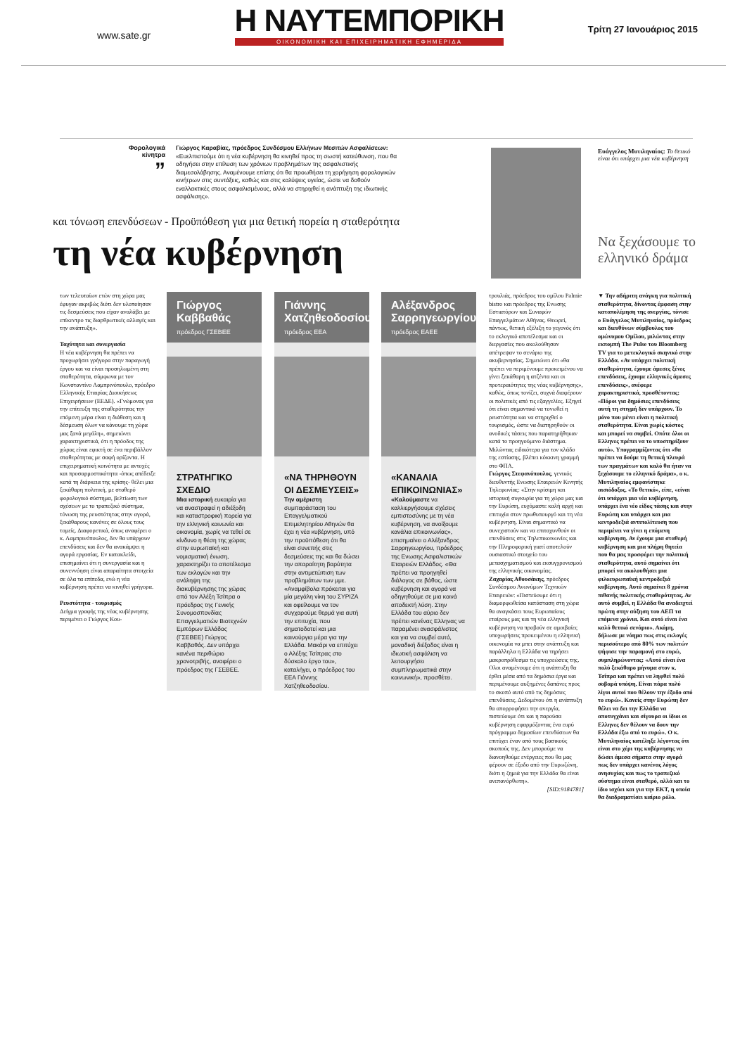www.sate.gr
Η ΝΑΥΤΕΜΠΟΡΙΚΗ
ΟΙΚΟΝΟΜΙΚΗ ΚΑΙ ΕΠΙΧΕΙΡΗΜΑΤΙΚΗ ΕΦΗΜΕΡΙΔΑ
Τρίτη 27 Ιανουάριος 2015
Φορολογικά
κίνητρα
”
Γιώργος Καραβίας, πρόεδρος Συνδέσμου Ελλήνων Μεσιτών Ασφαλίσεων: «Ευελπιστούμε ότι η νέα κυβέρνηση θα κινηθεί προς τη σωστή κατεύθυνση, που θα οδηγήσει στην επίλυση των χρόνιων προβλημάτων της ασφαλιστικής διαμεσολάβησης. Αναμένουμε επίσης ότι θα προωθήσει τη χορήγηση φορολογικών κινήτρων στις συντάξεις, καθώς και στις καλύψεις υγείας, ώστε να δοθούν εναλλακτικές στους ασφαλισμένους, αλλά να στηριχθεί η ανάπτυξη της ιδιωτικής ασφάλισης».
και τόνωση επενδύσεων - Προϋπόθεση για μια θετική πορεία η σταθερότητα
τη νέα κυβέρνηση
Ευάγγελος Μυτιληναίος: Το θετικό είναι ότι υπάρχει μια νέα κυβέρνηση
Να ξεχάσουμε το ελληνικό δράμα
των τελευταίων ετών στη χώρα μας έφυγαν ακριβώς διότι δεν υλοποίησαν τις δεσμεύσεις που είχαν αναλάβει με επίκεντρο τις διαρθρωτικές αλλαγές και την ανάπτυξη».
Ταχύτητα και συνεργασία
Η νέα κυβέρνηση θα πρέπει να προχωρήσει γρήγορα στην παραγωγή έργου και να είναι προσηλωμένη στη σταθερότητα, σύμφωνα με τον Κωνσταντίνο Λαμπρινόπουλο, πρόεδρο Ελληνικής Εταιρίας Διοικήσεως Επιχειρήσεων (ΕΕΔΕ). «Γνώμονας για την επίτευξη της σταθερότητας την επόμενη μέρα είναι η διάθεση και η δέσμευση όλων να κάνουμε τη χώρα μας ξανά μεγάλη», σημειώνει χαρακτηριστικά, ότι η πρόοδος της χώρας είναι εφικτή σε ένα περιβάλλον σταθερότητας με σαφή ορίζοντα. Η επιχειρηματική κοινότητα με αντοχές και προσαρμοστικότητα -όπως απέδειξε κατά τη διάρκεια της κρίσης- θέλει μια ξεκάθαρη πολιτική, με σταθερό φορολογικό σύστημα, βελτίωση των σχέσεων με το τραπεζικό σύστημα, τόνωση της ρευστότητας στην αγορά, ξεκάθαρους κανόνες σε όλους τους τομείς. Διαφορετικά, όπως αναφέρει ο κ. Λαμπρινόπουλος, δεν θα υπάρχουν επενδύσεις και δεν θα ανακάμψει η αγορά εργασίας. Εν κατακλείδι, επισημαίνει ότι η συνεργασία και η συνεννόηση είναι απαραίτητα στοιχεία σε όλα τα επίπεδα, ενώ η νέα κυβέρνηση πρέπει να κινηθεί γρήγορα.
Ρευστότητα - τουρισμός
Δείγμα γραφής της νέας κυβέρνησης περιμένει ο Γιώργος Κου-
Γιώργος Καββαθάς
πρόεδρος ΓΣΕΒΕΕ
ΣΤΡΑΤΗΓΙΚΟ ΣΧΕΔΙΟ
Μια ιστορική ευκαιρία για να αναστραφεί η αδιέξοδη και καταστροφική πορεία για την ελληνική κοινωνία και οικονομία, χωρίς να τεθεί σε κίνδυνο η θέση της χώρας στην ευρωπαϊκή και νομισματική ένωση, χαρακτηρίζει το αποτέλεσμα των εκλογών και την ανάληψη της διακυβέρνησης της χώρας από τον Αλέξη Τσίπρα ο πρόεδρος της Γενικής Συνομοσπονδίας Επαγγελματιών Βιοτεχνών Εμπόρων Ελλάδος (ΓΣΕΒΕΕ) Γιώργος Καββαθάς. Δεν υπάρχει κανένα περιθώριο χρονοτριβής, αναφέρει ο πρόεδρος της ΓΣΕΒΕΕ.
Γιάννης Χατζηθεοδοσίου
πρόεδρος ΕΕΑ
«ΝΑ ΤΗΡΗΘΟΥΝ ΟΙ ΔΕΣΜΕΥΣΕΙΣ»
Την αμέριστη συμπαράσταση του Επαγγελματικού Επιμελητηρίου Αθηνών θα έχει η νέα κυβέρνηση, υπό την προϋπόθεση ότι θα είναι συνεπής στις δεσμεύσεις της και θα δώσει την απαραίτητη βαρύτητα στην αντιμετώπιση των προβλημάτων των μμε. «Αναμφίβολα πρόκειται για μία μεγάλη νίκη του ΣΥΡΙΖΑ και οφείλουμε να τον συγχαρούμε θερμά για αυτή την επιτυχία, που σηματοδοτεί και μια καινούργια μέρα για την Ελλάδα. Μακάρι να επιτύχει ο Αλέξης Τσίπρας στο δύσκολο έργο του», καταλήγει, ο πρόεδρος του ΕΕΑ Γιάννης Χατζηθεοδοσίου.
Αλέξανδρος Σαρρηγεωργίου
πρόεδρος ΕΑΕΕ
«ΚΑΝΑΛΙΑ ΕΠΙΚΟΙΝΩΝΙΑΣ»
«Καλούμαστε να καλλιεργήσουμε σχέσεις εμπιστοσύνης με τη νέα κυβέρνηση, να ανοίξουμε κανάλια επικοινωνίας», επισημαίνει ο Αλέξανδρος Σαρρηγεωργίου, πρόεδρος της Ενωσης Ασφαλιστικών Εταιρειών Ελλάδος. «Θα πρέπει να προηγηθεί διάλογος σε βάθος, ώστε κυβέρνηση και αγορά να οδηγηθούμε σε μια κοινά αποδεκτή λύση. Στην Ελλάδα του αύριο δεν πρέπει κανένας Ελληνας να παραμένει ανασφάλιστος και για να συμβεί αυτό, μοναδική διέξοδος είναι η ιδιωτική ασφάλιση να λειτουργήσει συμπληρωματικά στην κοινωνική», προσθέτει.
τρουλιάς, πρόεδρος του ομίλου Palmie bistro και πρόεδρος της Ενωσης Εστιατόρων και Συναφών Επαγγελμάτων Αθήνας. Θεωρεί, πάντως, θετική εξέλιξη το γεγονός ότι το εκλογικό αποτέλεσμα και οι διεργασίες που ακολούθησαν απέτρεψαν το σενάριο της ακυβερνησίας. Σημειώνει ότι «θα πρέπει να περιμένουμε προκειμένου να γίνει ξεκάθαρη η ατζέντα και οι προτεραιότητες της νέας κυβέρνησης», καθώς, όπως τονίζει, συχνά διαφέρουν οι πολιτικές από τις εξαγγελίες. Εξηγεί ότι είναι σημαντικό να τονωθεί η ρευστότητα και να στηριχθεί ο τουρισμός, ώστε να διατηρηθούν οι ανοδικές τάσεις που παρατηρήθηκαν κατά το προηγούμενο διάστημα. Μιλώντας ειδικότερα για τον κλάδο της εστίασης, βλέπει κόκκινη γραμμή στο ΦΠΑ.
Γιώργος Στεφανόπουλος, γενικός διευθυντής Ενωσης Εταιρειών Κινητής Τηλεφωνίας: «Στην κρίσιμη και ιστορική συγκυρία για τη χώρα μας και την Ευρώπη, ευχόμαστε καλή αρχή και επιτυχία στον πρωθυπουργό και τη νέα κυβέρνηση. Είναι σημαντικό να συνεχιστούν και να επιταχυνθούν οι επενδύσεις στις Τηλεπικοινωνίες και την Πληροφορική γιατί αποτελούν ουσιαστικό στοιχείο του μετασχηματισμού και εκσυγχρονισμού της ελληνικής οικονομίας.
Ζαχαρίας Αθουσάκης, πρόεδρος Συνδέσμου Ανωνύμων Τεχνικών Εταιρειών: «Πιστεύουμε ότι η διαμορφωθείσα κατάσταση στη χώρα θα αναγκάσει τους Ευρωπαίους εταίρους μας και τη νέα ελληνική κυβέρνηση να προβούν σε αμοιβαίες υποχωρήσεις προκειμένου η ελληνική οικονομία να μπει στην ανάπτυξη και παράλληλα η Ελλάδα να τηρήσει μακροπρόθεσμα τις υποχρεώσεις της. Ολοι αναμένουμε ότι η ανάπτυξη θα έρθει μέσα από τα δημόσια έργα και περιμένουμε αυξημένες δαπάνες προς το σκοπό αυτό από τις δημόσιες επενδύσεις. Δεδομένου ότι η ανάπτυξη θα απορροφήσει την ανεργία, πιστεύουμε ότι και η παρούσα κυβέρνηση εφαρμόζοντας ένα ευρύ πρόγραμμα δημοσίων επενδύσεων θα επιτύχει έναν από τους βασικούς σκοπούς της. Δεν μπορούμε να διανοηθούμε ενέργειες που θα μας φέρουν σε έξοδο από την Ευρωζώνη, διότι η ζημιά για την Ελλάδα θα είναι ανεπανόρθωτη».
[SID:9184781]
▼ Την αδήριτη ανάγκη για πολιτική σταθερότητα, δίνοντας έμφαση στην καταπολέμηση της ανεργίας, τόνισε ο Ευάγγελος Μυτιληναίος, πρόεδρος και διευθύνων σύμβουλος του ομώνυμου Ομίλου, μιλώντας στην εκπομπή The Pulse του Bloomberg TV για το μετεκλογικό σκηνικό στην Ελλάδα. «Αν υπάρχει πολιτική σταθερότητα, έχουμε άμεσες ξένες επενδύσεις, έχουμε ελληνικές άμεσες επενδύσεις», ανέφερε χαρακτηριστικά, προσθέτοντας: «Πόροι για δημόσιες επενδύσεις αυτή τη στιγμή δεν υπάρχουν. Το μόνο που μένει είναι η πολιτική σταθερότητα. Είναι χωρίς κόστος και μπορεί να συμβεί. Οπότε όλοι οι Ελληνες πρέπει να το υποστηρίξουν αυτό». Υπογραμμίζοντας ότι «θα πρέπει να δούμε τη θετική πλευρά των πραγμάτων και καλό θα ήταν να ξεχάσουμε το ελληνικό δράμα», ο κ. Μυτιληναίος εμφανίστηκε αισιόδοξος. «Το θετικό», είπε, «είναι ότι υπάρχει μια νέα κυβέρνηση, υπάρχει ένα νέο είδος τάσης και στην Ευρώπη και υπάρχει και μια κεντροδεξιά αντιπολίτευση που περιμένει να γίνει η επόμενη κυβέρνηση. Αν έχουμε μια σταθερή κυβέρνηση και μια πλήρη θητεία που θα μας προσφέρει την πολιτική σταθερότητα, αυτό σημαίνει ότι μπορεί να ακολουθήσει μια φιλοευρωπαϊκή κεντροδεξιά κυβέρνηση. Αυτό σημαίνει 8 χρόνια πιθανής πολιτικής σταθερότητας. Αν αυτό συμβεί, η Ελλάδα θα αναδειχτεί πρώτη στην αύξηση του ΑΕΠ τα επόμενα χρόνια. Και αυτό είναι ένα καλό θετικό σενάριο». Ακόμη, δήλωσε με νόημα πως στις εκλογές περισσότερο από 80% των πολιτών ψήφισε την παραμονή στο ευρώ, συμπληρώνοντας: «Αυτό είναι ένα πολύ ξεκάθαρο μήνυμα στον κ. Τσίπρα και πρέπει να ληφθεί πολύ σοβαρά υπόψη. Είναι πάρα πολύ λίγοι αυτοί που θέλουν την έξοδο από το ευρώ». Κανείς στην Ευρώπη δεν θέλει να δει την Ελλάδα να αποτυγχάνει και σίγουρα οι ίδιοι οι Ελληνες δεν θέλουν να δουν την Ελλάδα έξω από το ευρώ». Ο κ. Μυτιληναίος κατέληξε λέγοντας ότι είναι στο χέρι της κυβέρνησης να δώσει άμεσα σήματα στην αγορά πως δεν υπάρχει κανένας λόγος ανησυχίας και πως το τραπεζικό σύστημα είναι σταθερό, αλλά και το ίδιο ισχύει και για την ΕΚΤ, η οποία θα διαδραματίσει καίριο ρόλο.